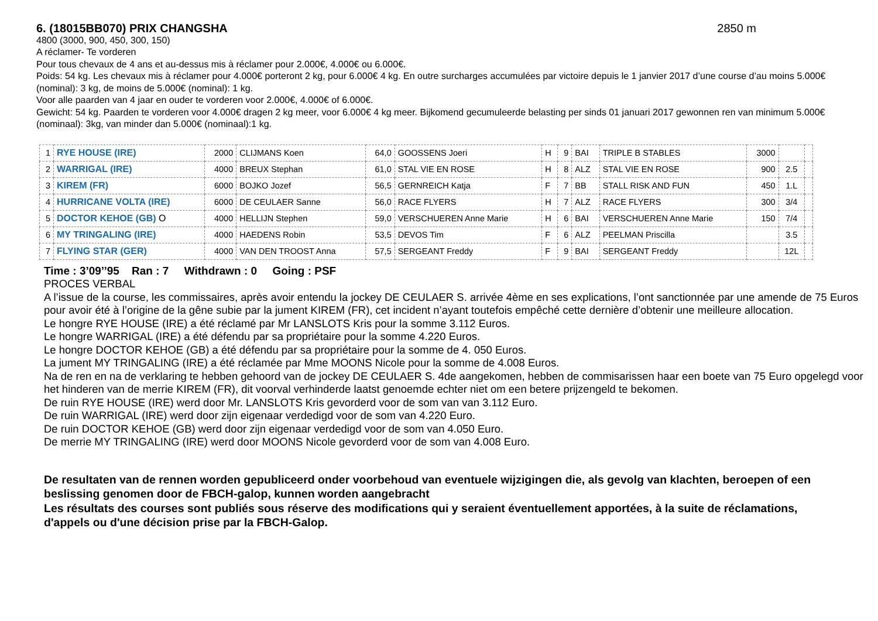6. (18015BB070) PRIX CHANGSHA 2850 m
4800 (3000, 900, 450, 300, 150)
A réclamer- Te vorderen
Pour tous chevaux de 4 ans et au-dessus mis à réclamer pour 2.000€, 4.000€ ou 6.000€.
Poids: 54 kg. Les chevaux mis à réclamer pour 4.000€ porteront 2 kg, pour 6.000€ 4 kg. En outre surcharges accumulées par victoire depuis le 1 janvier 2017 d’une course d’au moins 5.000€ (nominal): 3 kg, de moins de 5.000€ (nominal): 1 kg.
Voor alle paarden van 4 jaar en ouder te vorderen voor 2.000€, 4.000€ of 6.000€.
Gewicht: 54 kg. Paarden te vorderen voor 4.000€ dragen 2 kg meer, voor 6.000€ 4 kg meer. Bijkomend gecumuleerde belasting per sinds 01 januari 2017 gewonnen ren van minimum 5.000€ (nominaal): 3kg, van minder dan 5.000€ (nominaal):1 kg.
| 1 | RYE HOUSE (IRE) | 2000 | CLIJMANS Koen | 64,0 | GOOSSENS Joeri | H | 9 | BAI | TRIPLE B STABLES | 3000 | | |
| 2 | WARRIGAL (IRE) | 4000 | BREUX Stephan | 61,0 | STAL VIE EN ROSE | H | 8 | ALZ | STAL VIE EN ROSE | 900 | 2.5 | |
| 3 | KIREM (FR) | 6000 | BOJKO Jozef | 56,5 | GERNREICH Katja | F | 7 | BB | STALL RISK AND FUN | 450 | 1.L | |
| 4 | HURRICANE VOLTA (IRE) | 6000 | DE CEULAER Sanne | 56,0 | RACE FLYERS | H | 7 | ALZ | RACE FLYERS | 300 | 3/4 | |
| 5 | DOCTOR KEHOE (GB) O | 4000 | HELLIJN Stephen | 59,0 | VERSCHUEREN Anne Marie | H | 6 | BAI | VERSCHUEREN Anne Marie | 150 | 7/4 | |
| 6 | MY TRINGALING (IRE) | 4000 | HAEDENS Robin | 53,5 | DEVOS Tim | F | 6 | ALZ | PEELMAN Priscilla | | 3.5 | |
| 7 | FLYING STAR (GER) | 4000 | VAN DEN TROOST Anna | 57,5 | SERGEANT Freddy | F | 9 | BAI | SERGEANT Freddy | | 12L | |
Time : 3’09’’95 Ran : 7 Withdrawn : 0 Going : PSF
PROCES VERBAL
A l’issue de la course, les commissaires, après avoir entendu la jockey DE CEULAER S. arrivée 4ème en ses explications, l’ont sanctionnée par une amende de 75 Euros pour avoir été à l’origine de la gêne subie par la jument KIREM (FR), cet incident n’ayant toutefois empêché cette dernière d’obtenir une meilleure allocation.
Le hongre RYE HOUSE (IRE) a été réclamé par Mr LANSLOTS Kris pour la somme 3.112 Euros.
Le hongre WARRIGAL (IRE) a été défendu par sa propriétaire pour la somme 4.220 Euros.
Le hongre DOCTOR KEHOE (GB) a été défendu par sa propriétaire pour la somme de 4. 050 Euros.
La jument MY TRINGALING (IRE) a été réclamée par Mme MOONS Nicole pour la somme de 4.008 Euros.
Na de ren en na de verklaring te hebben gehoord van de jockey DE CEULAER S. 4de aangekomen, hebben de commisarissen haar een boete van 75 Euro opgelegd voor het hinderen van de merrie KIREM (FR), dit voorval verhinderde laatst genoemde echter niet om een betere prijzengeld te bekomen.
De ruin RYE HOUSE (IRE) werd door Mr. LANSLOTS Kris gevorderd voor de som van van 3.112 Euro.
De ruin WARRIGAL (IRE) werd door zijn eigenaar verdedigd voor de som van 4.220 Euro.
De ruin DOCTOR KEHOE (GB) werd door zijn eigenaar verdedigd voor de som van 4.050 Euro.
De merrie MY TRINGALING (IRE) werd door MOONS Nicole gevorderd voor de som van 4.008 Euro.
De resultaten van de rennen worden gepubliceerd onder voorbehoud van eventuele wijzigingen die, als gevolg van klachten, beroepen of een beslissing genomen door de FBCH-galop, kunnen worden aangebracht
Les résultats des courses sont publiés sous réserve des modifications qui y seraient éventuellement apportées, à la suite de réclamations, d'appels ou d'une décision prise par la FBCH-Galop.